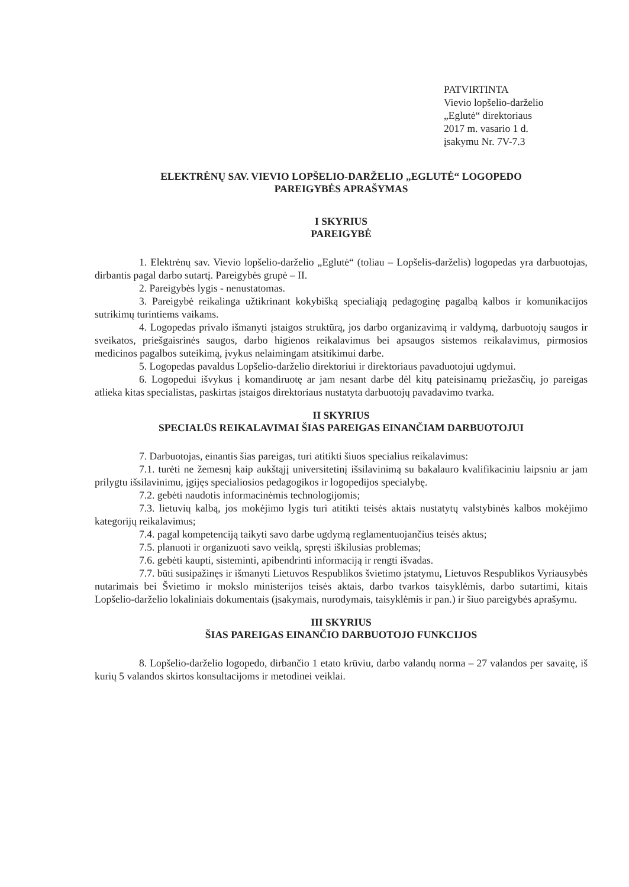PATVIRTINTA
Vievio lopšelio-darželio
„Eglutė“ direktoriaus
2017 m. vasario 1 d.
įsakymu Nr. 7V-7.3
ELEKTRĖNŲ SAV. VIEVIO LOPŠELIO-DARŽELIO „EGLUTĖ“ LOGOPEDO
PAREIGYBĖS APRAŠYMAS
I SKYRIUS
PAREIGYBĖ
1. Elektrėnų sav. Vievio lopšelio-darželio „Eglutė“ (toliau – Lopšelis-darželis) logopedas yra darbuotojas, dirbantis pagal darbo sutartį. Pareigybės grupė – II.
2. Pareigybės lygis - nenustatomas.
3. Pareigybė reikalinga užtikrinant kokybišką specialiąją pedagoginę pagalbą kalbos ir komunikacijos sutrikimų turintiems vaikams.
4. Logopedas privalo išmanyti įstaigos struktūrą, jos darbo organizavimą ir valdymą, darbuotojų saugos ir sveikatos, priešgaisrinės saugos, darbo higienos reikalavimus bei apsaugos sistemos reikalavimus, pirmosios medicinos pagalbos suteikimą, įvykus nelaimingam atsitikimui darbe.
5. Logopedas pavaldus Lopšelio-darželio direktoriui ir direktoriaus pavaduotojui ugdymui.
6. Logopedui išvykus į komandiruotę ar jam nesant darbe dėl kitų pateisinamų priežasčių, jo pareigas atlieka kitas specialistas, paskirtas įstaigos direktoriaus nustatyta darbuotojų pavadavimo tvarka.
II SKYRIUS
SPECIALŪS REIKALAVIMAI ŠIAS PAREIGAS EINANČIAM DARBUOTOJUI
7. Darbuotojas, einantis šias pareigas, turi atitikti šiuos specialius reikalavimus:
7.1. turėti ne žemesnį kaip aukštąjį universitetinį išsilavinimą su bakalauro kvalifikaciniu laipsniu ar jam prilygtu išsilavinimu, įgijęs specialiosios pedagogikos ir logopedijos specialybę.
7.2. gebėti naudotis informacinėmis technologijomis;
7.3. lietuvių kalbą, jos mokėjimo lygis turi atitikti teisės aktais nustatytų valstybinės kalbos mokėjimo kategorijų reikalavimus;
7.4. pagal kompetenciją taikyti savo darbe ugdymą reglamentuojančius teisės aktus;
7.5. planuoti ir organizuoti savo veiklą, spręsti iškilusias problemas;
7.6. gebėti kaupti, sisteminti, apibendrinti informaciją ir rengti išvadas.
7.7. būti susipažinęs ir išmanyti Lietuvos Respublikos švietimo įstatymu, Lietuvos Respublikos Vyriausybės nutarimais bei Švietimo ir mokslo ministerijos teisės aktais, darbo tvarkos taisyklėmis, darbo sutartimi, kitais Lopšelio-darželio lokaliniais dokumentais (įsakymais, nurodymais, taisyklėmis ir pan.) ir šiuo pareigybės aprašymu.
III SKYRIUS
ŠIAS PAREIGAS EINANČIO DARBUOTOJO FUNKCIJOS
8. Lopšelio-darželio logopedo, dirbančio 1 etato krūviu, darbo valandų norma – 27 valandos per savaitę, iš kurių 5 valandos skirtos konsultacijoms ir metodinei veiklai.